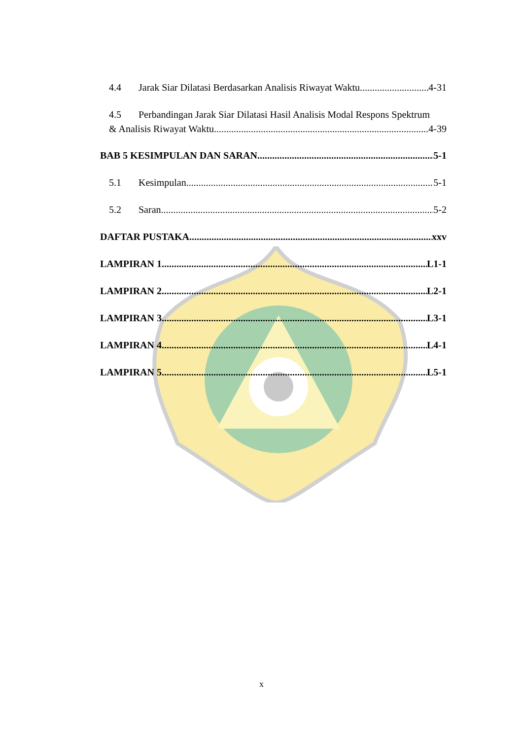4.4 Jarak Siar Dilatasi Berdasarkan Analisis Riwayat Waktu 4-31
4.5 Perbandingan Jarak Siar Dilatasi Hasil Analisis Modal Respons Spektrum
& Analisis Riwayat Waktu 4-39
BAB 5 KESIMPULAN DAN SARAN 5-1
5.1 Kesimpulan 5-1
5.2 Saran 5-2
DAFTAR PUSTAKA xxv
LAMPIRAN 1 L1-1
LAMPIRAN 2 L2-1
LAMPIRAN 3 L3-1
LAMPIRAN 4 L4-1
LAMPIRAN 5 L5-1
x